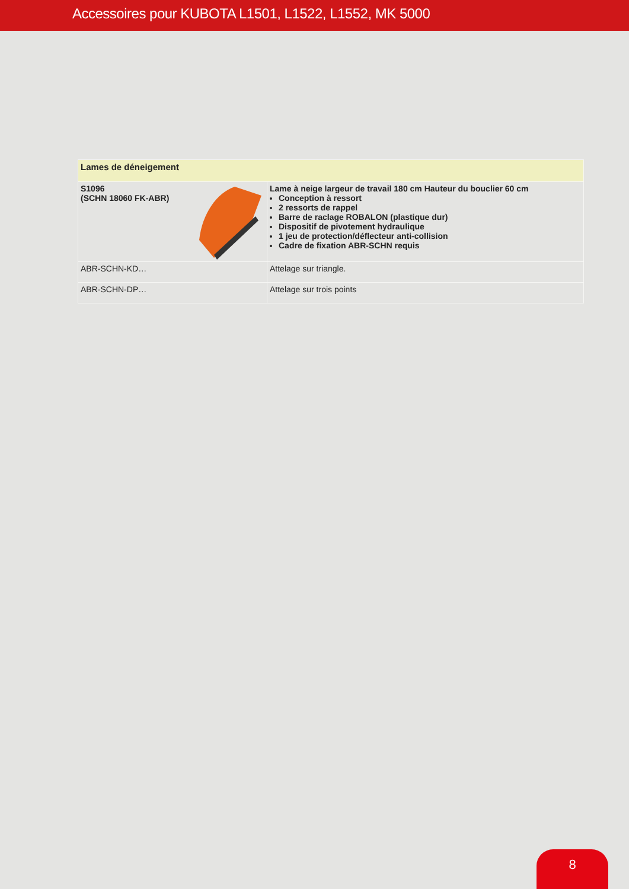Accessoires pour KUBOTA L1501, L1522, L1552, MK 5000
| Lames de déneigement | |
| --- | --- |
| S1096 (SCHN 18060 FK-ABR) | Lame à neige largeur de travail 180 cm Hauteur du bouclier 60 cm Conception à ressort 2 ressorts de rappel Barre de raclage ROBALON (plastique dur) Dispositif de pivotement hydraulique 1 jeu de protection/déflecteur anti-collision Cadre de fixation ABR-SCHN requis |
| ABR-SCHN-KD… | Attelage sur triangle. |
| ABR-SCHN-DP… | Attelage sur trois points |
8